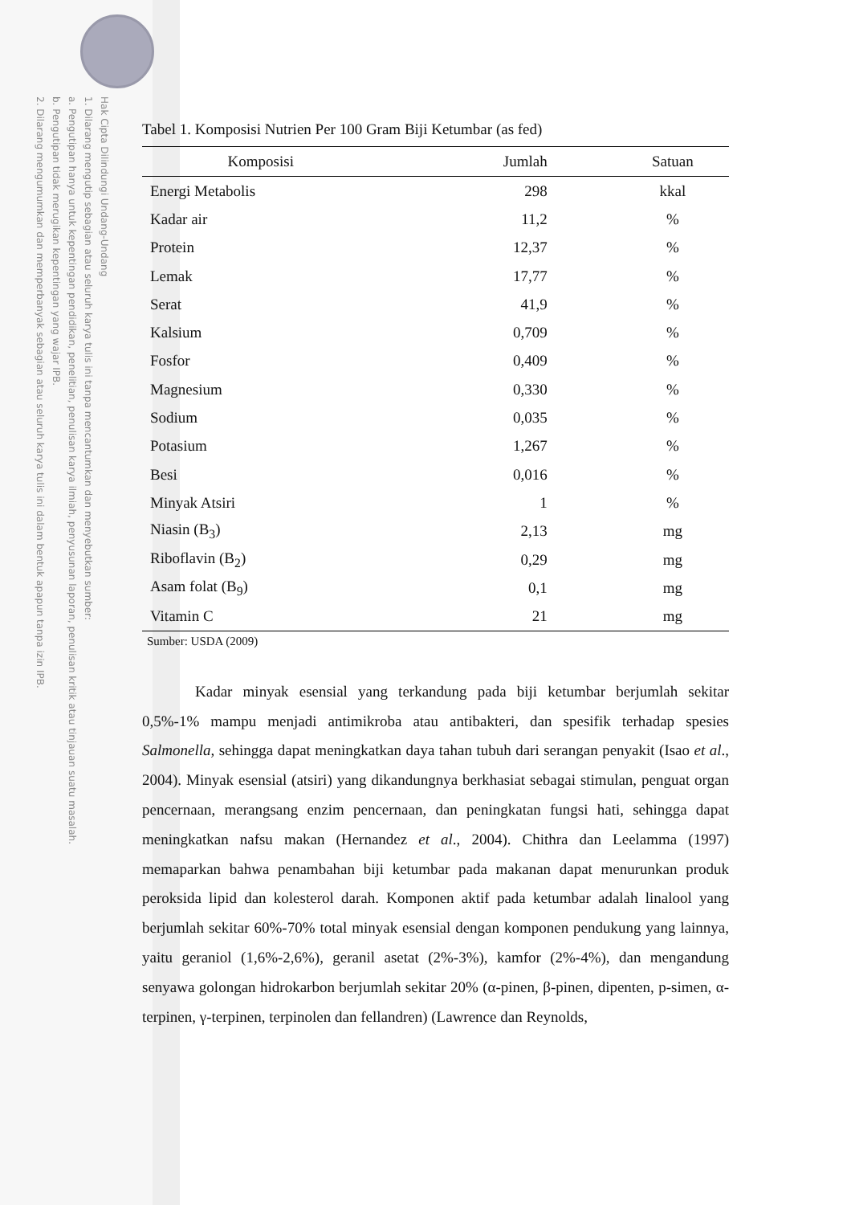Hak Cipta Dilindungi Undang-Undang
1. Dilarang mengutip sebagian atau seluruh karya tulis ini tanpa mencantumkan dan menyebutkan sumber:
a. Pengutipan hanya untuk kepentingan pendidikan, penelitian, penulisan karya ilmiah, penyusunan laporan, penulisan kritik atau tinjauan suatu masalah.
b. Pengutipan tidak merugikan kepentingan yang wajar IPB.
2. Dilarang mengumumkan dan memperbanyak sebagian atau seluruh karya tulis ini dalam bentuk apapun tanpa izin IPB.
Tabel 1. Komposisi Nutrien Per 100 Gram Biji Ketumbar (as fed)
| Komposisi | Jumlah | Satuan |
| --- | --- | --- |
| Energi Metabolis | 298 | kkal |
| Kadar air | 11,2 | % |
| Protein | 12,37 | % |
| Lemak | 17,77 | % |
| Serat | 41,9 | % |
| Kalsium | 0,709 | % |
| Fosfor | 0,409 | % |
| Magnesium | 0,330 | % |
| Sodium | 0,035 | % |
| Potasium | 1,267 | % |
| Besi | 0,016 | % |
| Minyak Atsiri | 1 | % |
| Niasin (B<sub>3</sub>) | 2,13 | mg |
| Riboflavin (B<sub>2</sub>) | 0,29 | mg |
| Asam folat (B<sub>9</sub>) | 0,1 | mg |
| Vitamin C | 21 | mg |
Sumber: USDA (2009)
Kadar minyak esensial yang terkandung pada biji ketumbar berjumlah sekitar 0,5%-1% mampu menjadi antimikroba atau antibakteri, dan spesifik terhadap spesies Salmonella, sehingga dapat meningkatkan daya tahan tubuh dari serangan penyakit (Isao et al., 2004). Minyak esensial (atsiri) yang dikandungnya berkhasiat sebagai stimulan, penguat organ pencernaan, merangsang enzim pencernaan, dan peningkatan fungsi hati, sehingga dapat meningkatkan nafsu makan (Hernandez et al., 2004). Chithra dan Leelamma (1997) memaparkan bahwa penambahan biji ketumbar pada makanan dapat menurunkan produk peroksida lipid dan kolesterol darah. Komponen aktif pada ketumbar adalah linalool yang berjumlah sekitar 60%-70% total minyak esensial dengan komponen pendukung yang lainnya, yaitu geraniol (1,6%-2,6%), geranil asetat (2%-3%), kamfor (2%-4%), dan mengandung senyawa golongan hidrokarbon berjumlah sekitar 20% (α-pinen, β-pinen, dipenten, p-simen, α-terpinen, γ-terpinen, terpinolen dan fellandren) (Lawrence dan Reynolds,